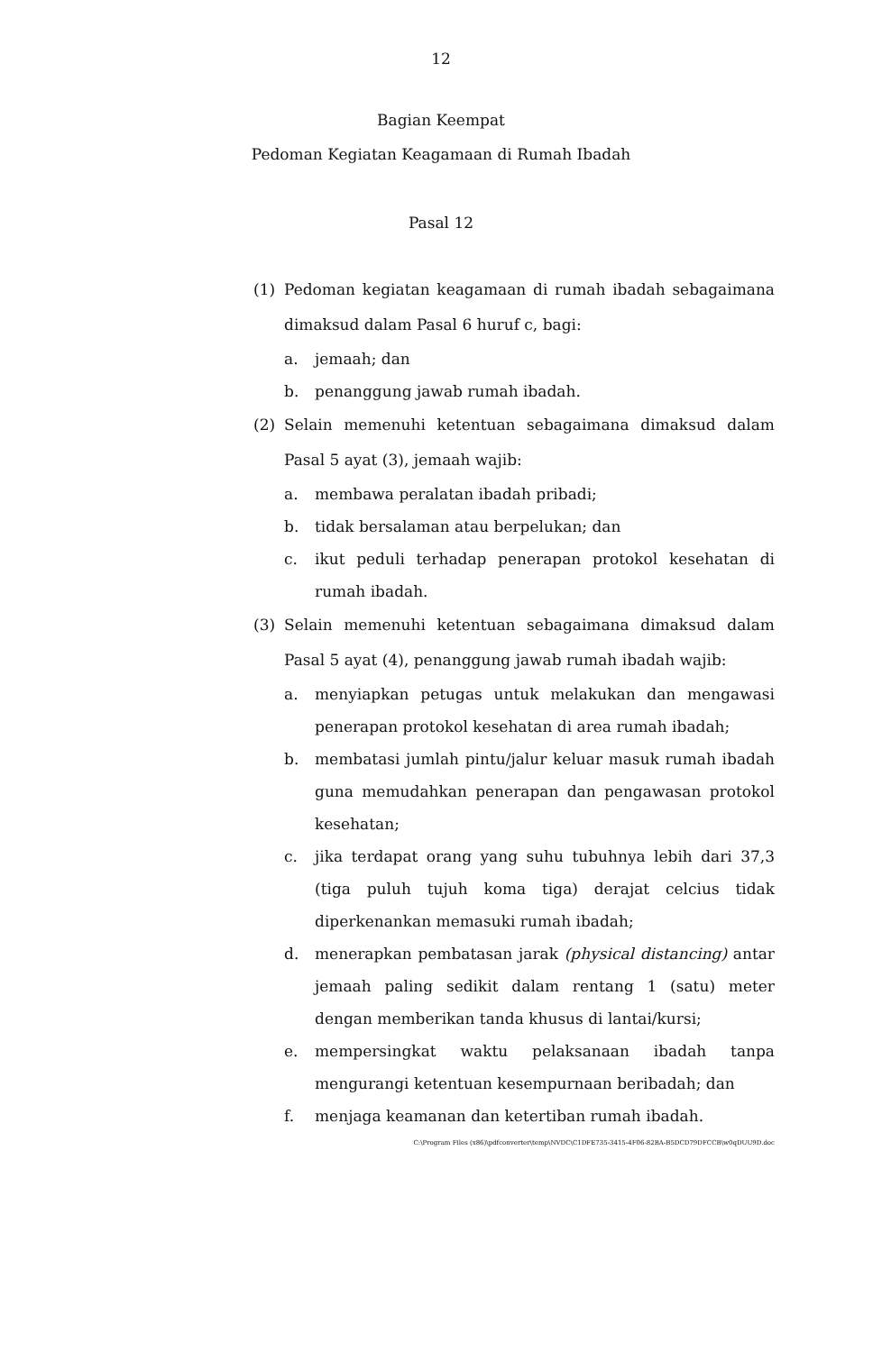12
Bagian Keempat
Pedoman Kegiatan Keagamaan di Rumah Ibadah
Pasal 12
(1) Pedoman kegiatan keagamaan di rumah ibadah sebagaimana dimaksud dalam Pasal 6 huruf c, bagi:
a. jemaah; dan
b. penanggung jawab rumah ibadah.
(2) Selain memenuhi ketentuan sebagaimana dimaksud dalam Pasal 5 ayat (3), jemaah wajib:
a. membawa peralatan ibadah pribadi;
b. tidak bersalaman atau berpelukan; dan
c. ikut peduli terhadap penerapan protokol kesehatan di rumah ibadah.
(3) Selain memenuhi ketentuan sebagaimana dimaksud dalam Pasal 5 ayat (4), penanggung jawab rumah ibadah wajib:
a. menyiapkan petugas untuk melakukan dan mengawasi penerapan protokol kesehatan di area rumah ibadah;
b. membatasi jumlah pintu/jalur keluar masuk rumah ibadah guna memudahkan penerapan dan pengawasan protokol kesehatan;
c. jika terdapat orang yang suhu tubuhnya lebih dari 37,3 (tiga puluh tujuh koma tiga) derajat celcius tidak diperkenankan memasuki rumah ibadah;
d. menerapkan pembatasan jarak (physical distancing) antar jemaah paling sedikit dalam rentang 1 (satu) meter dengan memberikan tanda khusus di lantai/kursi;
e. mempersingkat waktu pelaksanaan ibadah tanpa mengurangi ketentuan kesempurnaan beribadah; dan
f. menjaga keamanan dan ketertiban rumah ibadah.
C:\Program Files (x86)\pdfconverter\temp\NVDC\C1DFE735-3415-4F06-82BA-B5DCD79DFCCB\w0qDUU9D.doc